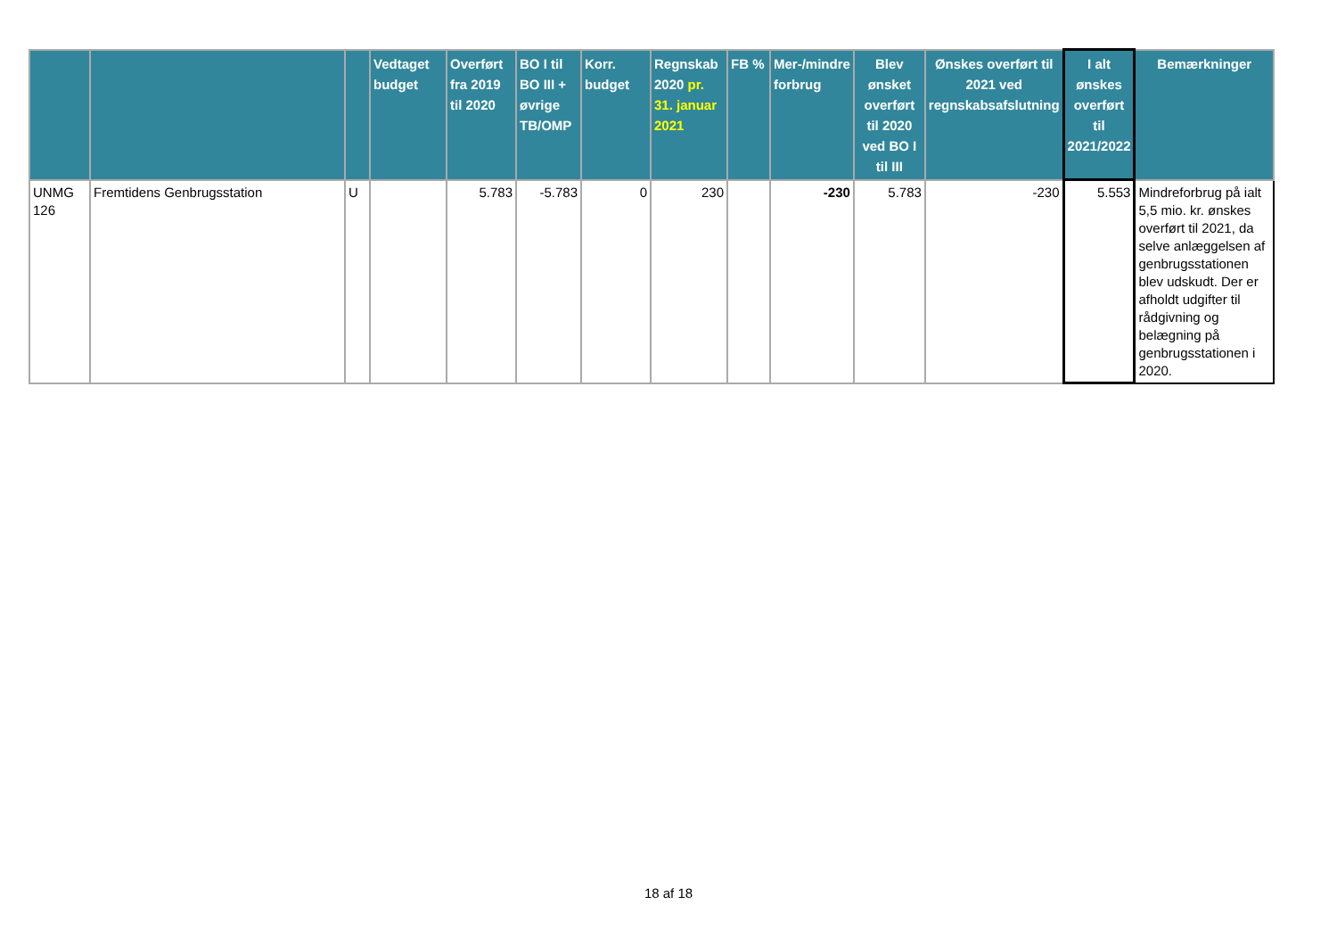| | | | Vedtaget budget | Overført fra 2019 til 2020 | BO I til BO III + øvrige TB/OMP | Korr. budget | Regnskab 2020 pr. 31. januar 2021 | FB % | Mer-/mindre forbrug | Blev ønsket overført til 2020 ved BO I til III | Ønskes overført til 2021 ved regnskabsafslutning | I alt ønskes overført til 2021/2022 | Bemærkninger |
| --- | --- | --- | --- | --- | --- | --- | --- | --- | --- | --- | --- | --- | --- |
| UNMG 126 | Fremtidens Genbrugsstation | U | | 5.783 | -5.783 | 0 | 230 | | -230 | 5.783 | -230 | 5.553 | Mindreforbrug på ialt 5,5 mio. kr. ønskes overført til 2021, da selve anlæggelsen af genbrugsstationen blev udskudt. Der er afholdt udgifter til rådgivning og belægning på genbrugsstationen i 2020. |
18 af 18